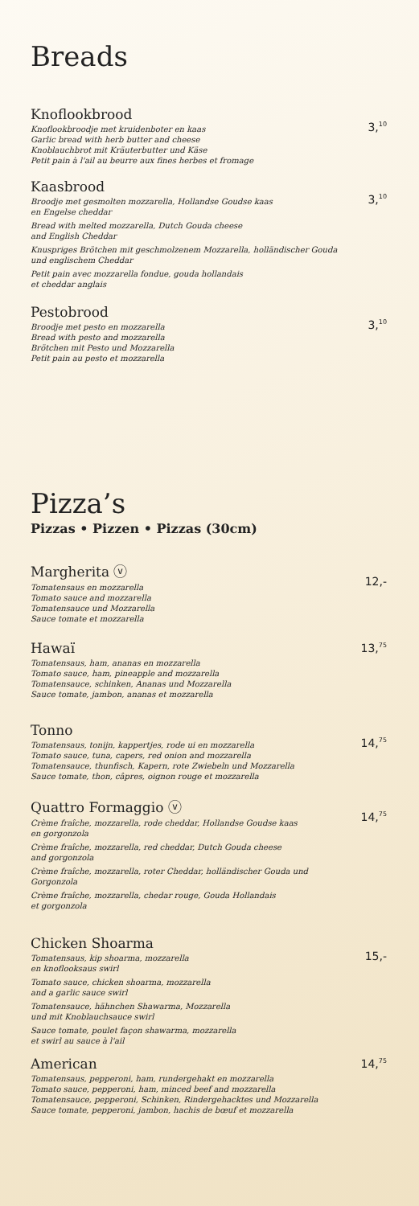Breads
Knoflookbrood
Knoflookbroodje met kruidenboter en kaas
Garlic bread with herb butter and cheese
Knoblauchbrot mit Kräuterbutter und Käse
Petit pain à l'ail au beurre aux fines herbes et fromage
3,<sup>10</sup>
Kaasbrood
Broodje met gesmolten mozzarella, Hollandse Goudse kaas
en Engelse cheddar
Bread with melted mozzarella, Dutch Gouda cheese
and English Cheddar
Knuspriges Brötchen mit geschmolzenem Mozzarella, holländischer Gouda und englischem Cheddar
Petit pain avec mozzarella fondue, gouda hollandais
et cheddar anglais
3,<sup>10</sup>
Pestobrood
Broodje met pesto en mozzarella
Bread with pesto and mozzarella
Brötchen mit Pesto und Mozzarella
Petit pain au pesto et mozzarella
3,<sup>10</sup>
Pizza’s
Pizzas • Pizzen • Pizzas (30cm)
Margherita ⓥ
Tomatensaus en mozzarella
Tomato sauce and mozzarella
Tomatensauce und Mozzarella
Sauce tomate et mozzarella
12,-
Hawaï
Tomatensaus, ham, ananas en mozzarella
Tomato sauce, ham, pineapple and mozzarella
Tomatensauce, schinken, Ananas und Mozzarella
Sauce tomate, jambon, ananas et mozzarella
13,<sup>75</sup>
Tonno
Tomatensaus, tonijn, kappertjes, rode ui en mozzarella
Tomato sauce, tuna, capers, red onion and mozzarella
Tomatensauce, thunfisch, Kapern, rote Zwiebeln und Mozzarella
Sauce tomate, thon, câpres, oignon rouge et mozzarella
14,<sup>75</sup>
Quattro Formaggio ⓥ
Crème fraîche, mozzarella, rode cheddar, Hollandse Goudse kaas
en gorgonzola
Crème fraîche, mozzarella, red cheddar, Dutch Gouda cheese
and gorgonzola
Crème fraîche, mozzarella, roter Cheddar, holländischer Gouda und Gorgonzola
Crème fraîche, mozzarella, chedar rouge, Gouda Hollandais
et gorgonzola
14,<sup>75</sup>
Chicken Shoarma
Tomatensaus, kip shoarma, mozzarella
en knoflooksaus swirl
Tomato sauce, chicken shoarma, mozzarella
and a garlic sauce swirl
Tomatensauce, hähnchen Shawarma, Mozzarella
und mit Knoblauchsauce swirl
Sauce tomate, poulet façon shawarma, mozzarella
et swirl au sauce à l'ail
15,-
American
Tomatensaus, pepperoni, ham, rundergehakt en mozzarella
Tomato sauce, pepperoni, ham, minced beef and mozzarella
Tomatensauce, pepperoni, Schinken, Rindergehacktes und Mozzarella
Sauce tomate, pepperoni, jambon, hachis de bœuf et mozzarella
14,<sup>75</sup>